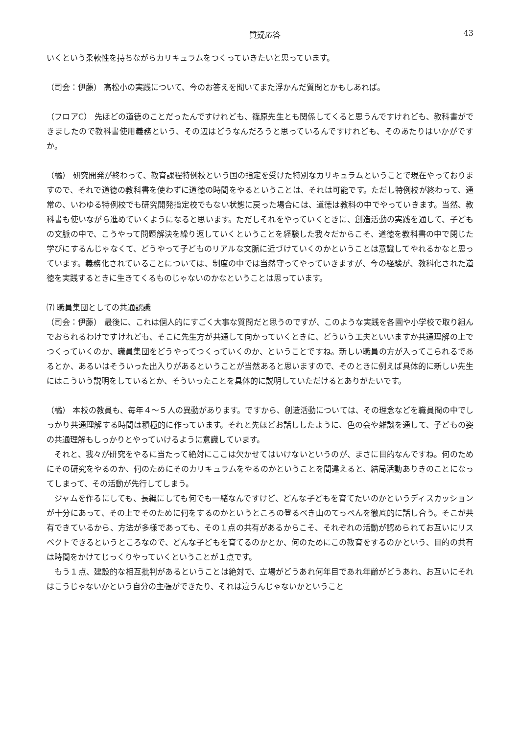質疑応答 43
いくという柔軟性を持ちながらカリキュラムをつくっていきたいと思っています。
（司会：伊藤） 高松小の実践について、今のお答えを聞いてまた浮かんだ質問とかもしあれば。
（フロアC） 先ほどの道徳のことだったんですけれども、篠原先生とも関係してくると思うんですけれども、教科書ができましたので教科書使用義務という、その辺はどうなんだろうと思っているんですけれども、そのあたりはいかがですか。
（橘） 研究開発が終わって、教育課程特例校という国の指定を受けた特別なカリキュラムということで現在やっておりますので、それで道徳の教科書を使わずに道徳の時間をやるということは、それは可能です。ただし特例校が終わって、通常の、いわゆる特例校でも研究開発指定校でもない状態に戻った場合には、道徳は教科の中でやっていきます。当然、教科書も使いながら進めていくようになると思います。ただしそれをやっていくときに、創造活動の実践を通して、子どもの文脈の中で、こうやって問題解決を繰り返していくということを経験した我々だからこそ、道徳を教科書の中で閉じた学びにするんじゃなくて、どうやって子どものリアルな文脈に近づけていくのかということは意識してやれるかなと思っています。義務化されていることについては、制度の中では当然守ってやっていきますが、今の経験が、教科化された道徳を実践するときに生きてくるものじゃないのかなということは思っています。
⑺ 職員集団としての共通認識
（司会：伊藤） 最後に、これは個人的にすごく大事な質問だと思うのですが、このような実践を各園や小学校で取り組んでおられるわけですけれども、そこに先生方が共通して向かっていくときに、どういう工夫といいますか共通理解の上でつくっていくのか、職員集団をどうやってつくっていくのか、ということですね。新しい職員の方が入ってこられるであるとか、あるいはそういった出入りがあるということが当然あると思いますので、そのときに例えば具体的に新しい先生にはこういう説明をしているとか、そういったことを具体的に説明していただけるとありがたいです。
（橘） 本校の教員も、毎年４～５人の異動があります。ですから、創造活動については、その理念などを職員間の中でしっかり共通理解する時間は積極的に作っています。それと先ほどお話ししたように、色の会や雑談を通して、子どもの姿の共通理解もしっかりとやっていけるように意識しています。
それと、我々が研究をやるに当たって絶対にここは欠かせてはいけないというのが、まさに目的なんですね。何のためにその研究をやるのか、何のためにそのカリキュラムをやるのかということを間違えると、結局活動ありきのことになってしまって、その活動が先行してしまう。
ジャムを作るにしても、長縄にしても何でも一緒なんですけど、どんな子どもを育てたいのかというディスカッションが十分にあって、その上でそのために何をするのかというところの登るべき山のてっぺんを徹底的に話し合う。そこが共有できているから、方法が多様であっても、その１点の共有があるからこそ、それぞれの活動が認められてお互いにリスペクトできるというところなので、どんな子どもを育てるのかとか、何のためにこの教育をするのかという、目的の共有は時間をかけてじっくりやっていくということが１点です。
もう１点、建設的な相互批判があるということは絶対で、立場がどうあれ何年目であれ年齢がどうあれ、お互いにそれはこうじゃないかという自分の主張ができたり、それは違うんじゃないかということ